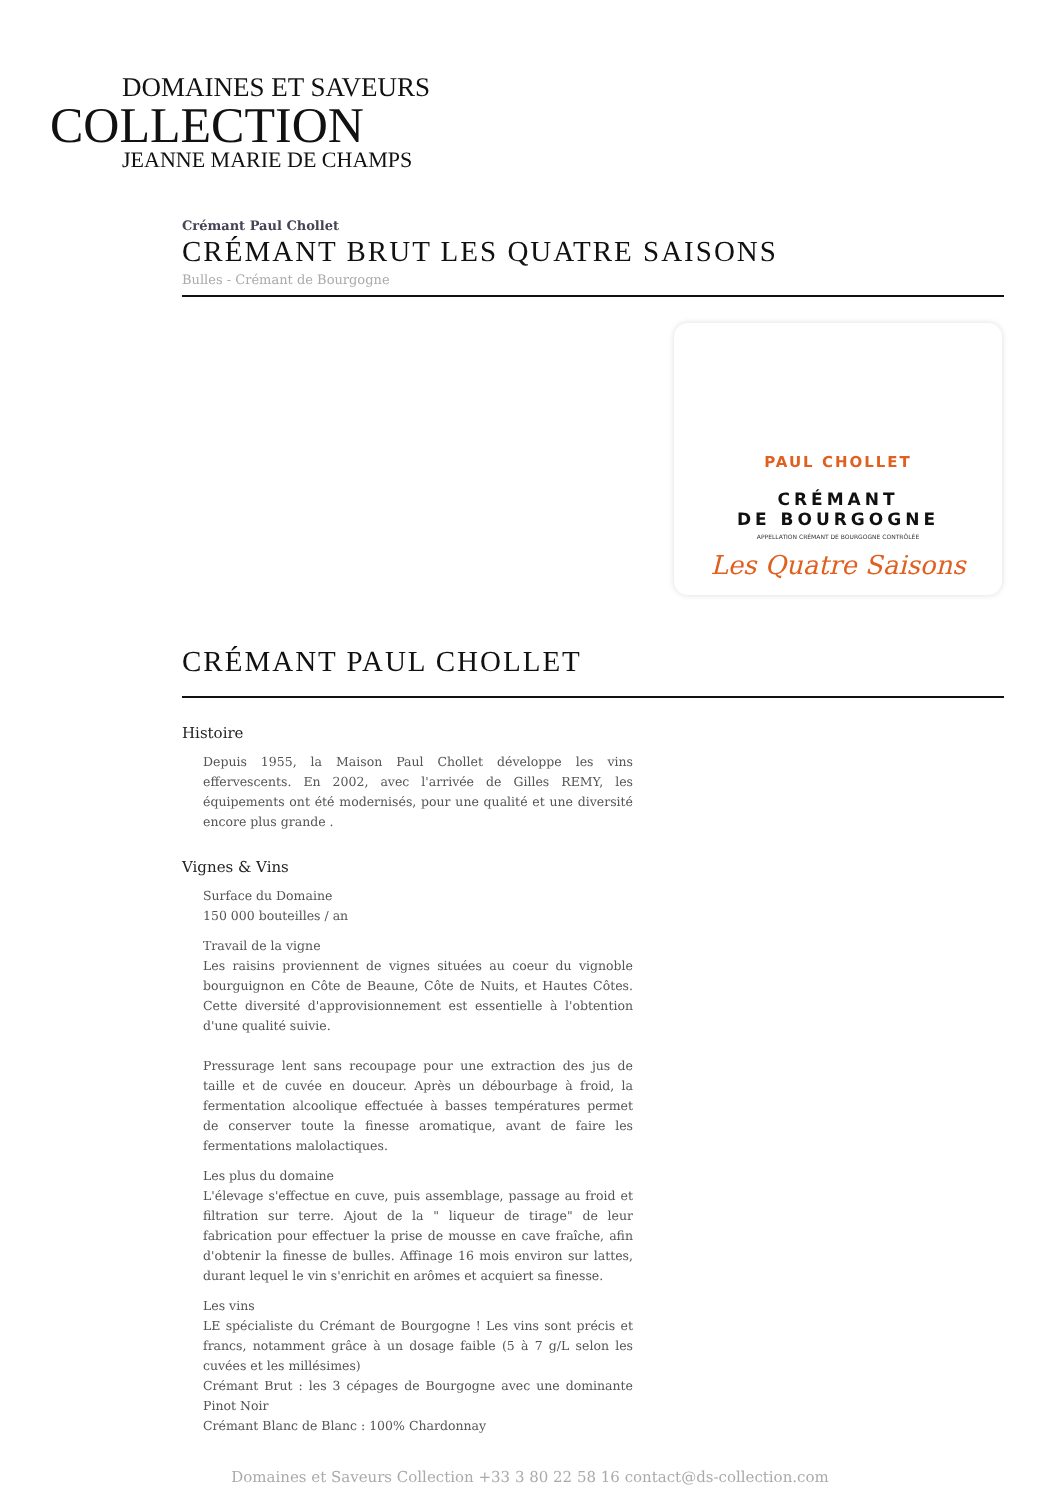DOMAINES ET SAVEURS
COLLECTION
JEANNE MARIE DE CHAMPS
Crémant Paul Chollet
CRÉMANT BRUT LES QUATRE SAISONS
Bulles - Crémant de Bourgogne
PAUL CHOLLET
CRÉMANT
DE BOURGOGNE
APPELLATION CRÉMANT DE BOURGOGNE CONTRÔLÉE
Les Quatre Saisons
CRÉMANT PAUL CHOLLET
Histoire
Depuis 1955, la Maison Paul Chollet développe les vins effervescents. En 2002, avec l'arrivée de Gilles REMY, les équipements ont été modernisés, pour une qualité et une diversité encore plus grande .
Vignes & Vins
Surface du Domaine
150 000 bouteilles / an
Travail de la vigne
Les raisins proviennent de vignes situées au coeur du vignoble bourguignon en Côte de Beaune, Côte de Nuits, et Hautes Côtes. Cette diversité d'approvisionnement est essentielle à l'obtention d'une qualité suivie.
Pressurage lent sans recoupage pour une extraction des jus de taille et de cuvée en douceur. Après un débourbage à froid, la fermentation alcoolique effectuée à basses températures permet de conserver toute la finesse aromatique, avant de faire les fermentations malolactiques.
Les plus du domaine
L'élevage s'effectue en cuve, puis assemblage, passage au froid et filtration sur terre. Ajout de la " liqueur de tirage" de leur fabrication pour effectuer la prise de mousse en cave fraîche, afin d'obtenir la finesse de bulles. Affinage 16 mois environ sur lattes, durant lequel le vin s'enrichit en arômes et acquiert sa finesse.
Les vins
LE spécialiste du Crémant de Bourgogne ! Les vins sont précis et francs, notamment grâce à un dosage faible (5 à 7 g/L selon les cuvées et les millésimes)
Crémant Brut : les 3 cépages de Bourgogne avec une dominante Pinot Noir
Crémant Blanc de Blanc : 100% Chardonnay
Domaines et Saveurs Collection +33 3 80 22 58 16 contact@ds-collection.com